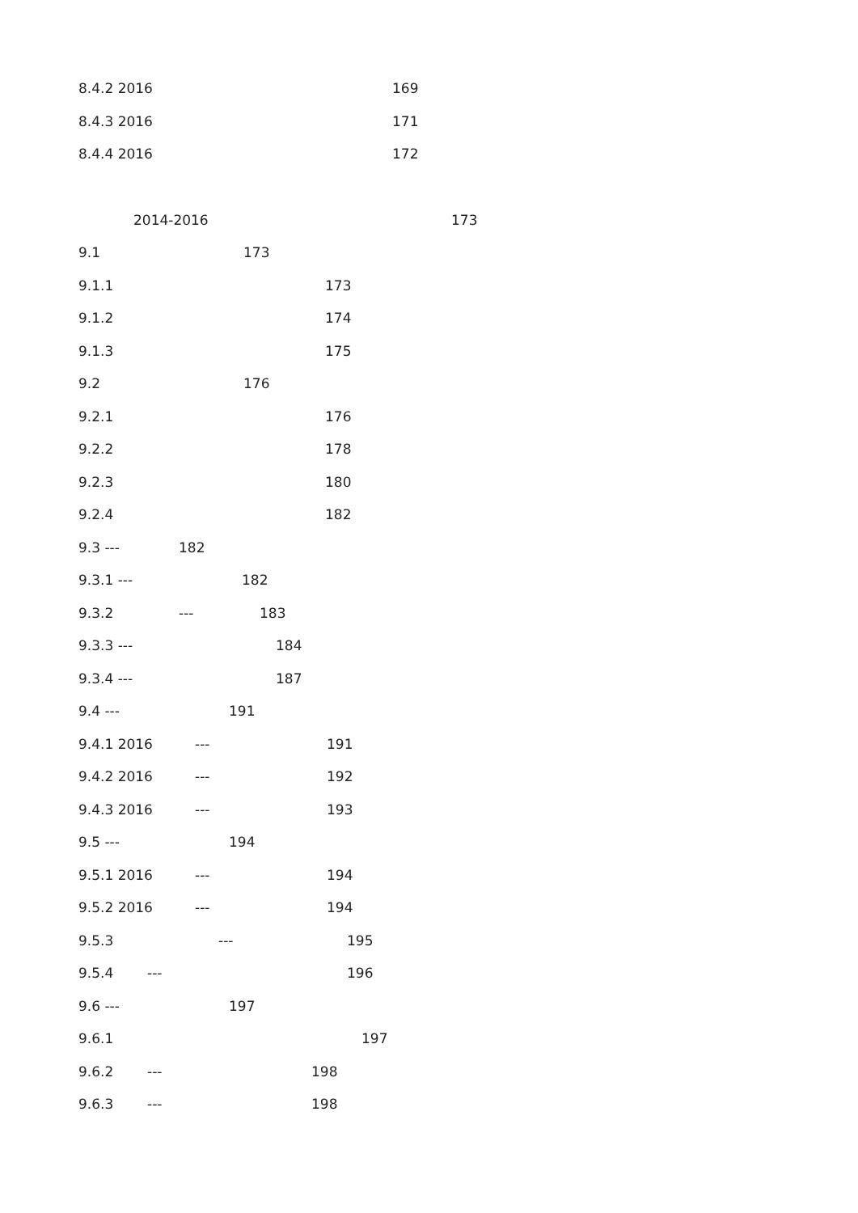8.4.2 2016 169
8.4.3 2016 171
8.4.4 2016 172
2014-2016 173
9.1 173
9.1.1 173
9.1.2 174
9.1.3 175
9.2 176
9.2.1 176
9.2.2 178
9.2.3 180
9.2.4 182
9.3 --- 182
9.3.1 --- 182
9.3.2 --- 183
9.3.3 --- 184
9.3.4 --- 187
9.4 --- 191
9.4.1 2016 --- 191
9.4.2 2016 --- 192
9.4.3 2016 --- 193
9.5 --- 194
9.5.1 2016 --- 194
9.5.2 2016 --- 194
9.5.3 --- 195
9.5.4 --- 196
9.6 --- 197
9.6.1 197
9.6.2 --- 198
9.6.3 --- 198